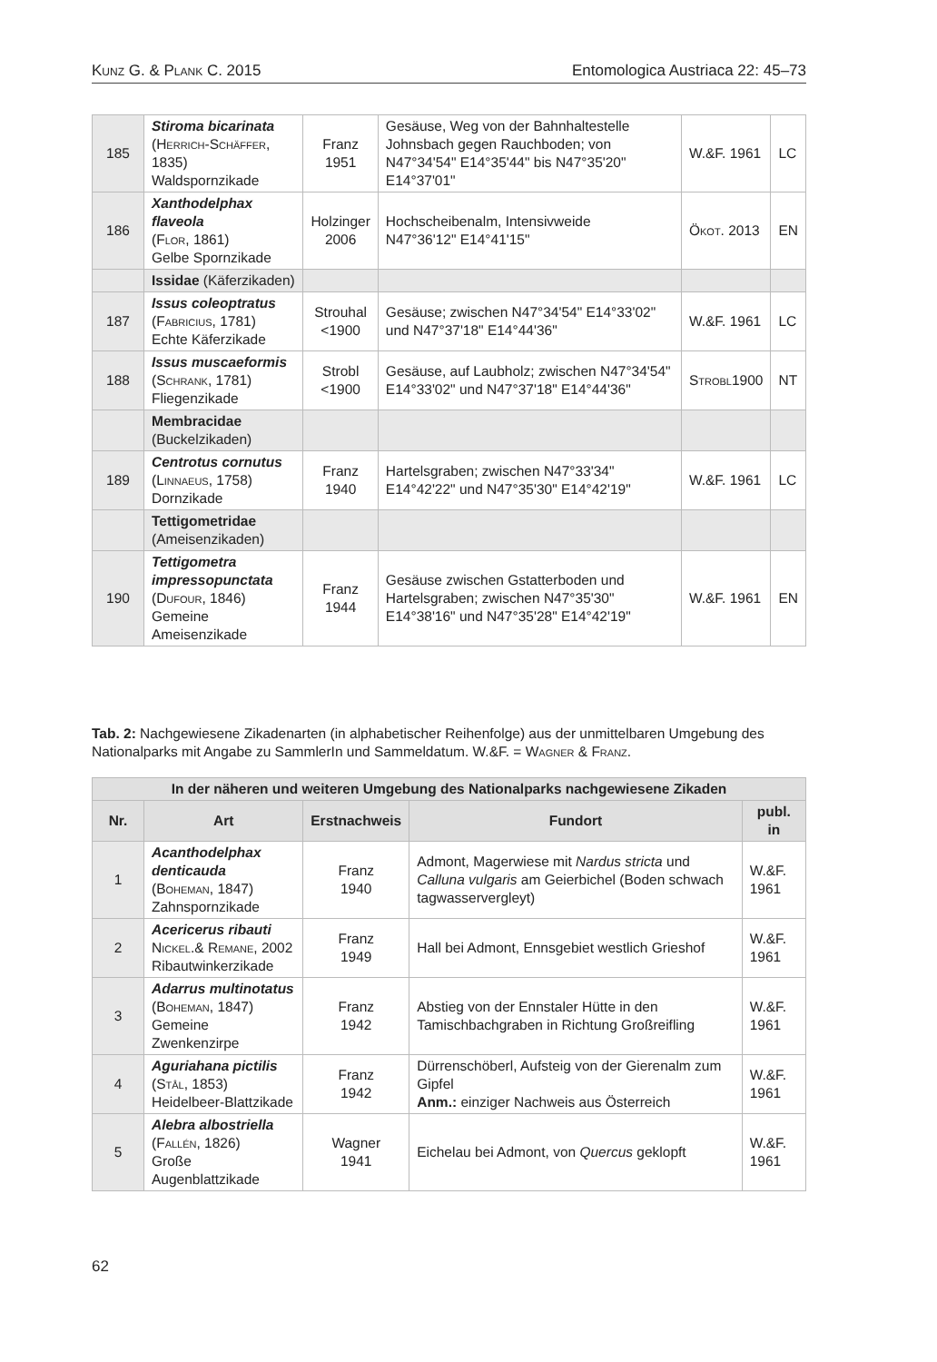Kunz G. & Plank C. 2015 Entomologica Austriaca 22: 45–73
| 185 | Stiroma bicarinata ( Herrich-Schäffer , 1835) Waldspornzikade | Franz 1951 | Gesäuse, Weg von der Bahnhaltestelle Johnsbach gegen Rauchboden; von N47°34'54" E14°35'44" bis N47°35'20" E14°37'01" | W.&F. 1961 | LC |
| 186 | Xanthodelphax flaveola ( Flor , 1861) Gelbe Spornzikade | Holzinger 2006 | Hochscheibenalm, Intensivweide N47°36'12" E14°41'15" | Ökot. 2013 | EN |
| | Issidae (Käferzikaden) | | | | |
| 187 | Issus coleoptratus ( Fabricius , 1781) Echte Käferzikade | Strouhal <1900 | Gesäuse; zwischen N47°34'54" E14°33'02" und N47°37'18" E14°44'36" | W.&F. 1961 | LC |
| 188 | Issus muscaeformis ( Schrank , 1781) Fliegenzikade | Strobl <1900 | Gesäuse, auf Laubholz; zwischen N47°34'54" E14°33'02" und N47°37'18" E14°44'36" | Strobl 1900 | NT |
| | Membracidae (Buckelzikaden) | | | | |
| 189 | Centrotus cornutus ( Linnaeus , 1758) Dornzikade | Franz 1940 | Hartelsgraben; zwischen N47°33'34" E14°42'22" und N47°35'30" E14°42'19" | W.&F. 1961 | LC |
| | Tettigometridae (Ameisenzikaden) | | | | |
| 190 | Tettigometra impressopunctata ( Dufour , 1846) Gemeine Ameisenzikade | Franz 1944 | Gesäuse zwischen Gstatterboden und Hartelsgraben; zwischen N47°35'30" E14°38'16" und N47°35'28" E14°42'19" | W.&F. 1961 | EN |
Tab. 2: Nachgewiesene Zikadenarten (in alphabetischer Reihenfolge) aus der unmittelbaren Umgebung des Nationalparks mit Angabe zu SammlerIn und Sammeldatum. W.&F. = Wagner & Franz.
| In der näheren und weiteren Umgebung des Nationalparks nachgewiesene Zikaden | | | | |
| --- | --- | --- | --- | --- |
| Nr. | Art | Erstnachweis | Fundort | publ. in |
| 1 | Acanthodelphax denticauda ( Boheman , 1847) Zahnspornzikade | Franz 1940 | Admont, Magerwiese mit Nardus stricta und Calluna vulgaris am Geierbichel (Boden schwach tagwasservergleyt) | W.&F. 1961 |
| 2 | Acericerus ribauti Nickel .& Remane , 2002 Ribautwinkerzikade | Franz 1949 | Hall bei Admont, Ennsgebiet westlich Grieshof | W.&F. 1961 |
| 3 | Adarrus multinotatus ( Boheman , 1847) Gemeine Zwenkenzirpe | Franz 1942 | Abstieg von der Ennstaler Hütte in den Tamischbachgraben in Richtung Großreifling | W.&F. 1961 |
| 4 | Aguriahana pictilis ( Stål , 1853) Heidelbeer-Blattzikade | Franz 1942 | Dürrenschöberl, Aufsteig von der Gierenalm zum Gipfel Anm.: einziger Nachweis aus Österreich | W.&F. 1961 |
| 5 | Alebra albostriella ( Fallén , 1826) Große Augenblattzikade | Wagner 1941 | Eichelau bei Admont, von Quercus geklopft | W.&F. 1961 |
62